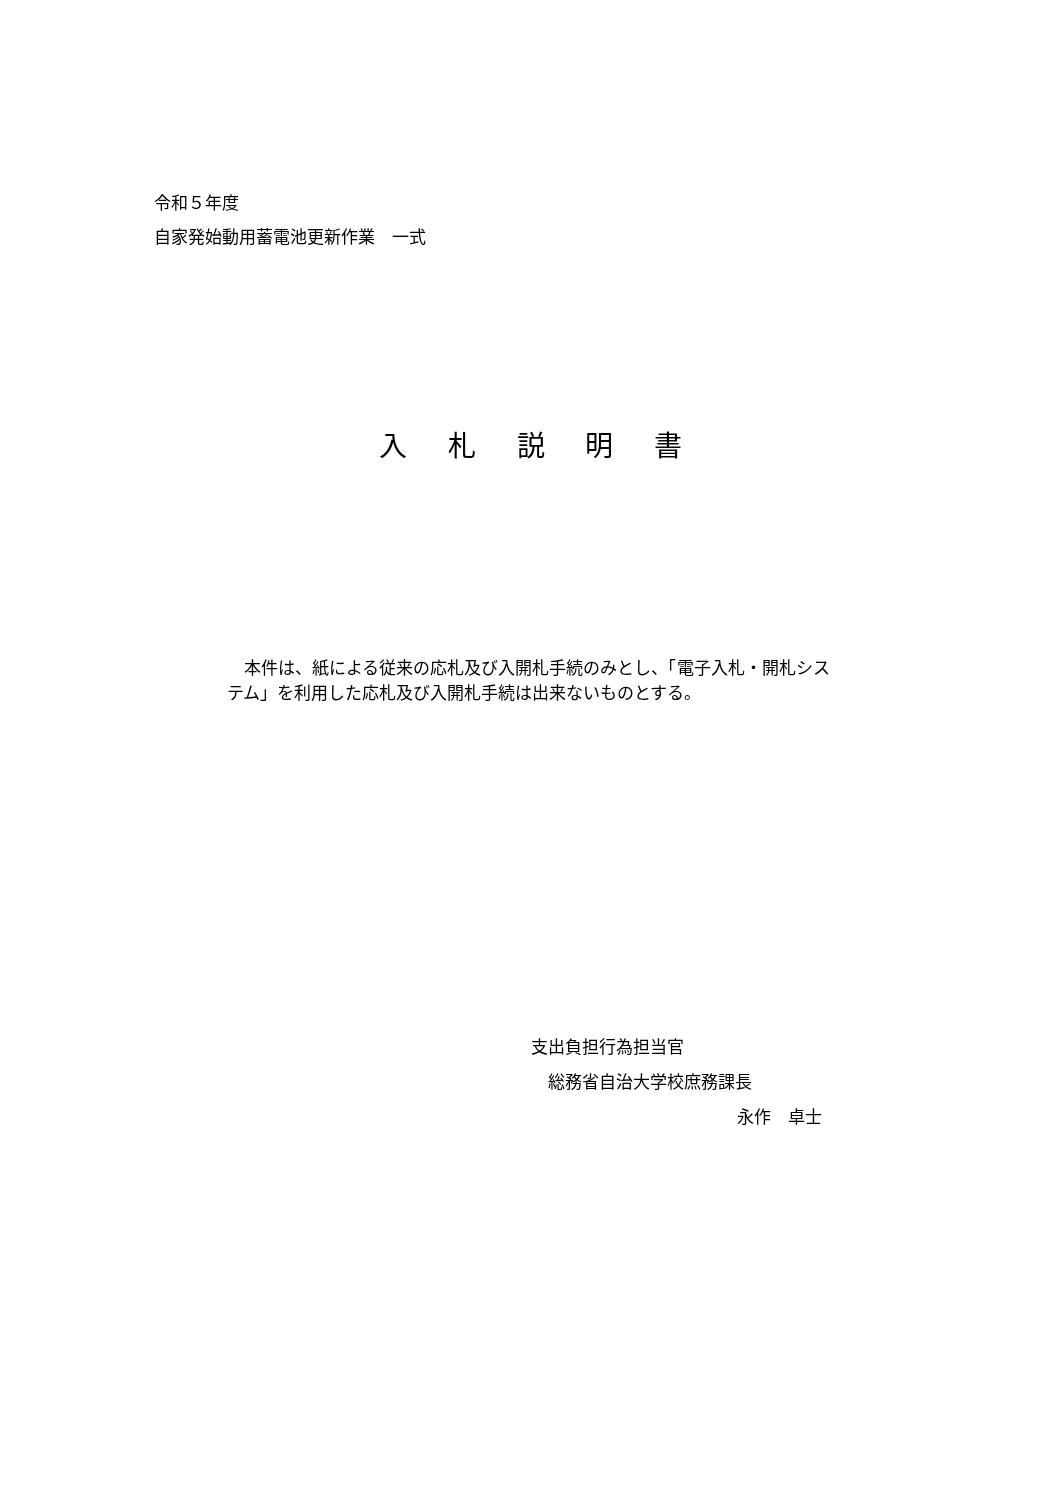令和５年度
自家発始動用蓄電池更新作業　一式
入 札 説 明 書
　本件は、紙による従来の応札及び入開札手続のみとし、「電子入札・開札システム」を利用した応札及び入開札手続は出来ないものとする。
支出負担行為担当官
　総務省自治大学校庶務課長
永作　卓士